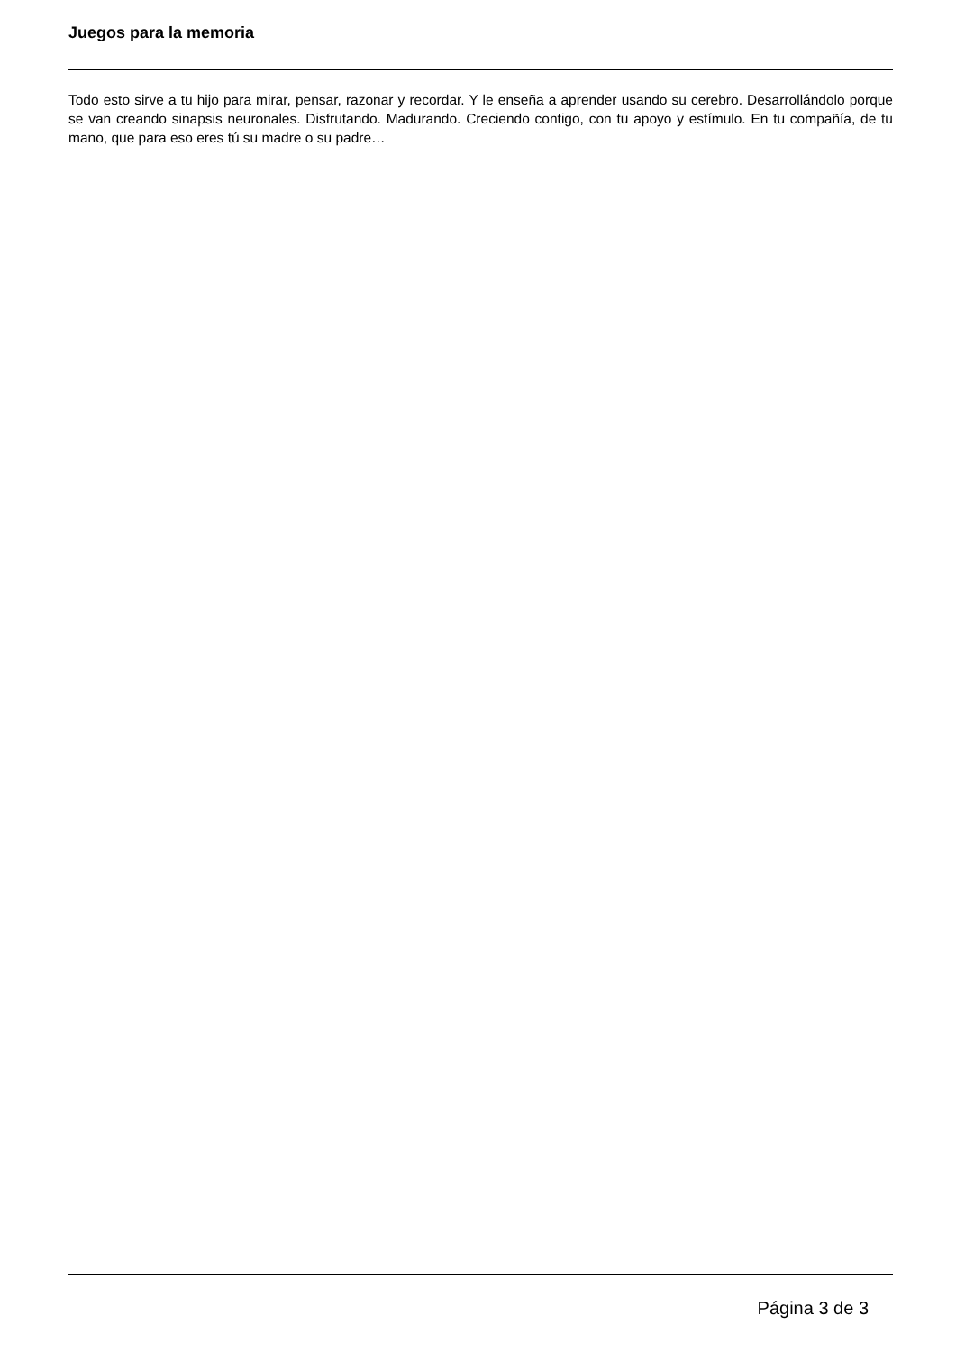Juegos para la memoria
Todo esto sirve a tu hijo para mirar, pensar, razonar y recordar. Y le enseña a aprender usando su cerebro. Desarrollándolo porque se van creando sinapsis neuronales. Disfrutando. Madurando. Creciendo contigo, con tu apoyo y estímulo. En tu compañía, de tu mano, que para eso eres tú su madre o su padre…
Página 3 de 3